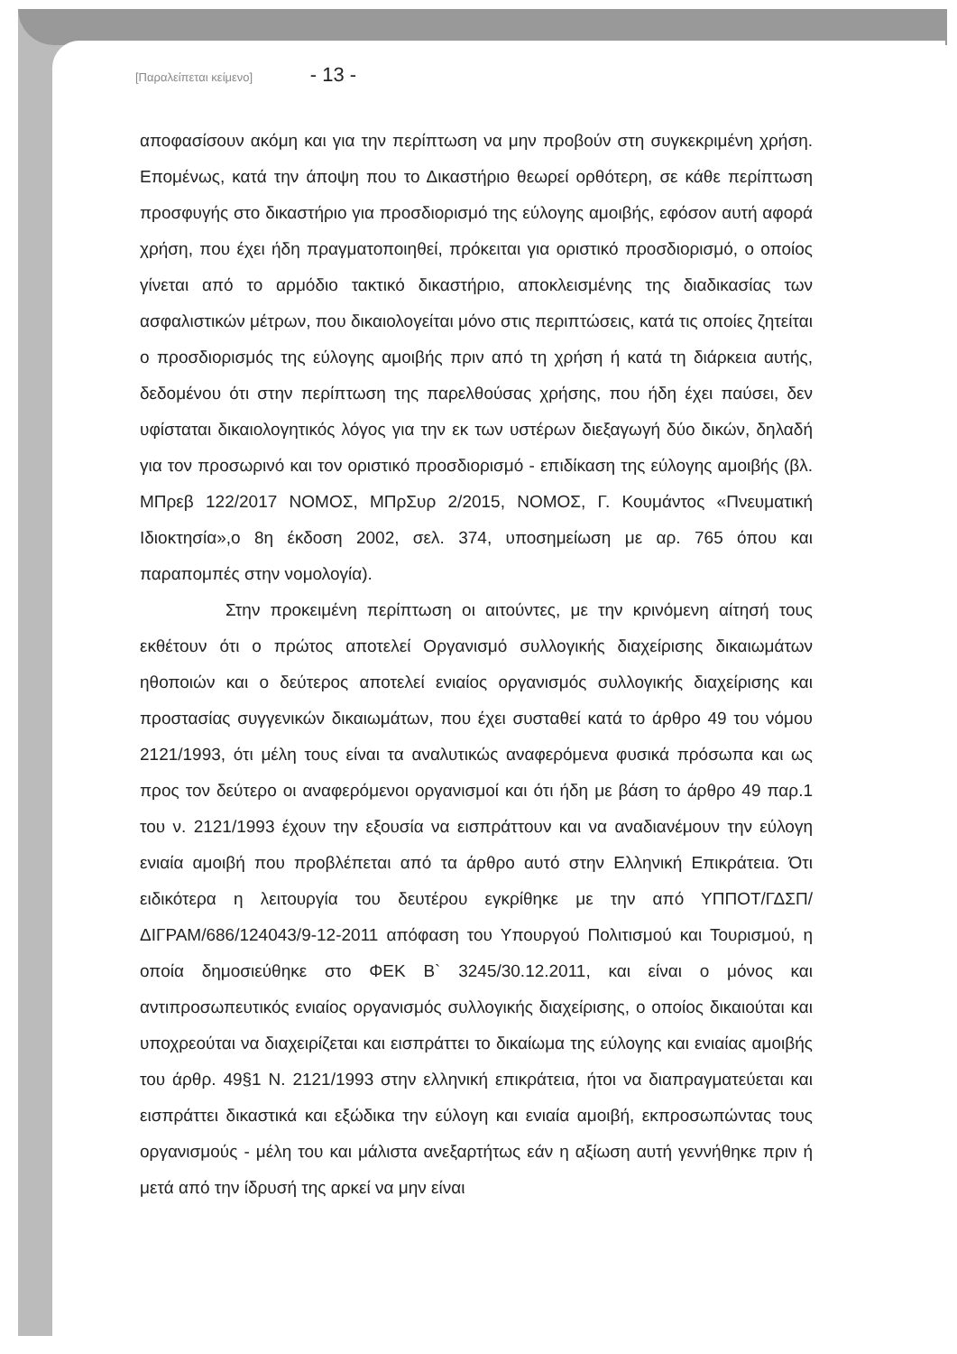[Παραλείπεται κείμενο] - 13 -
αποφασίσουν ακόμη και για την περίπτωση να μην προβούν στη συγκεκριμένη χρήση. Επομένως, κατά την άποψη που το Δικαστήριο θεωρεί ορθότερη, σε κάθε περίπτωση προσφυγής στο δικαστήριο για προσδιορισμό της εύλογης αμοιβής, εφόσον αυτή αφορά χρήση, που έχει ήδη πραγματοποιηθεί, πρόκειται για οριστικό προσδιορισμό, ο οποίος γίνεται από το αρμόδιο τακτικό δικαστήριο, αποκλεισμένης της διαδικασίας των ασφαλιστικών μέτρων, που δικαιολογείται μόνο στις περιπτώσεις, κατά τις οποίες ζητείται ο προσδιορισμός της εύλογης αμοιβής πριν από τη χρήση ή κατά τη διάρκεια αυτής, δεδομένου ότι στην περίπτωση της παρελθούσας χρήσης, που ήδη έχει παύσει, δεν υφίσταται δικαιολογητικός λόγος για την εκ των υστέρων διεξαγωγή δύο δικών, δηλαδή για τον προσωρινό και τον οριστικό προσδιορισμό - επιδίκαση της εύλογης αμοιβής (βλ. ΜΠρεβ 122/2017 ΝΟΜΟΣ, ΜΠρΣυρ 2/2015, ΝΟΜΟΣ, Γ. Κουμάντος «Πνευματική Ιδιοκτησία»,ο 8η έκδοση 2002, σελ. 374, υποσημείωση με αρ. 765 όπου και παραπομπές στην νομολογία).
Στην προκειμένη περίπτωση οι αιτούντες, με την κρινόμενη αίτησή τους εκθέτουν ότι ο πρώτος αποτελεί Οργανισμό συλλογικής διαχείρισης δικαιωμάτων ηθοποιών και ο δεύτερος αποτελεί ενιαίος οργανισμός συλλογικής διαχείρισης και προστασίας συγγενικών δικαιωμάτων, που έχει συσταθεί κατά το άρθρο 49 του νόμου 2121/1993, ότι μέλη τους είναι τα αναλυτικώς αναφερόμενα φυσικά πρόσωπα και ως προς τον δεύτερο οι αναφερόμενοι οργανισμοί και ότι ήδη με βάση το άρθρο 49 παρ.1 του ν. 2121/1993 έχουν την εξουσία να εισπράττουν και να αναδιανέμουν την εύλογη ενιαία αμοιβή που προβλέπεται από τα άρθρο αυτό στην Ελληνική Επικράτεια. Ότι ειδικότερα η λειτουργία του δευτέρου εγκρίθηκε με την από ΥΠΠΟΤ/ΓΔΣΠ/ΔΙΓΡΑΜ/686/124043/9-12-2011 απόφαση του Υπουργού Πολιτισμού και Τουρισμού, η οποία δημοσιεύθηκε στο ΦΕΚ Β` 3245/30.12.2011, και είναι ο μόνος και αντιπροσωπευτικός ενιαίος οργανισμός συλλογικής διαχείρισης, ο οποίος δικαιούται και υποχρεούται να διαχειρίζεται και εισπράττει το δικαίωμα της εύλογης και ενιαίας αμοιβής του άρθρ. 49§1 Ν. 2121/1993 στην ελληνική επικράτεια, ήτοι να διαπραγματεύεται και εισπράττει δικαστικά και εξώδικα την εύλογη και ενιαία αμοιβή, εκπροσωπώντας τους οργανισμούς - μέλη του και μάλιστα ανεξαρτήτως εάν η αξίωση αυτή γεννήθηκε πριν ή μετά από την ίδρυσή της αρκεί να μην είναι